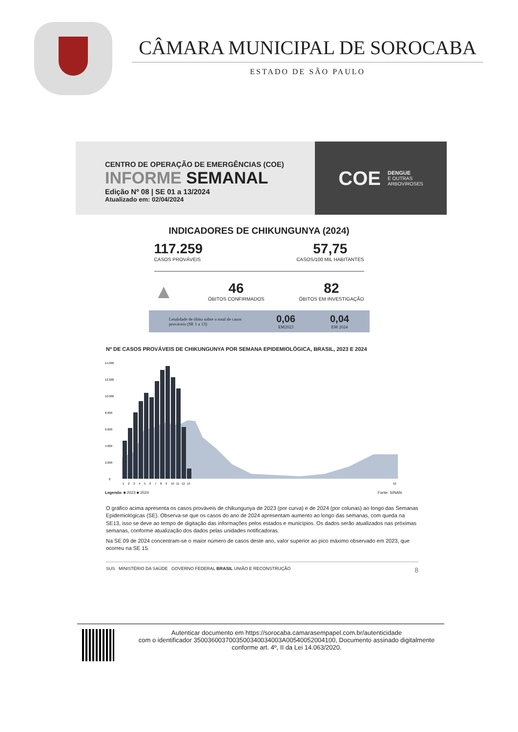CÂMARA MUNICIPAL DE SOROCABA
ESTADO DE SÃO PAULO
CENTRO DE OPERAÇÃO DE EMERGÊNCIAS (COE)
INFORME SEMANAL
Edição Nº 08 | SE 01 a 13/2024
Atualizado em: 02/04/2024
COE DENGUE
E OUTRAS
ARBOVIROSES
INDICADORES DE CHIKUNGUNYA (2024)
117.259
CASOS PROVÁVEIS
57,75
CASOS/100 MIL HABITANTES
▲
46
ÓBITOS CONFIRMADOS
82
ÓBITOS EM INVESTIGAÇÃO
Letalidade de óbito sobre o total de casos
prováveis (SE 1 a 13)
0,06
EM2023
0,04
EM 2024
Nº DE CASOS PROVÁVEIS DE CHIKUNGUNYA POR SEMANA EPIDEMIOLÓGICA, BRASIL, 2023 E 2024
14.000
12.000
10.000
8.000
6.000
4.000
2.000
0
1234567891011121352
Legenda: ■ 2023 ■ 2024 Fonte: SINAN.
O gráfico acima apresenta os casos prováveis de chikungunya de 2023 (por curva) e de 2024 (por colunas) ao longo das Semanas Epidemiológicas (SE). Observa-se que os casos do ano de 2024 apresentam aumento ao longo das semanas, com queda na SE13, isso se deve ao tempo de digitação das informações pelos estados e municípios. Os dados serão atualizados nas próximas semanas, conforme atualização dos dados pelas unidades notificadoras.
Na SE 09 de 2024 concentram-se o maior número de casos deste ano, valor superior ao pico máximo observado em 2023, que ocorreu na SE 15.
SUS MINISTÉRIO DA SAÚDE GOVERNO FEDERAL BRASIL UNIÃO E RECONSTRUÇÃO 8
Autenticar documento em https://sorocaba.camarasempapel.com.br/autenticidade
com o identificador 3500360037003500340034003A00540052004100, Documento assinado digitalmente
conforme art. 4º, II da Lei 14.063/2020.